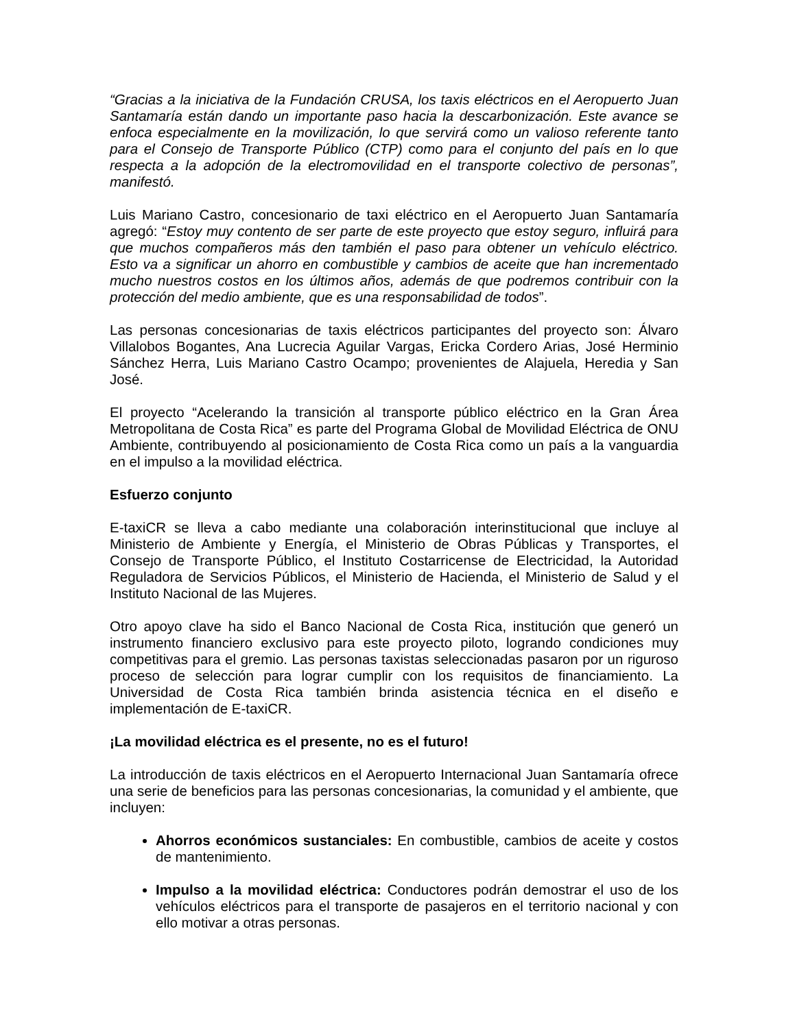“Gracias a la iniciativa de la Fundación CRUSA, los taxis eléctricos en el Aeropuerto Juan Santamaría están dando un importante paso hacia la descarbonización. Este avance se enfoca especialmente en la movilización, lo que servirá como un valioso referente tanto para el Consejo de Transporte Público (CTP) como para el conjunto del país en lo que respecta a la adopción de la electromovilidad en el transporte colectivo de personas”, manifestó.
Luis Mariano Castro, concesionario de taxi eléctrico en el Aeropuerto Juan Santamaría agregó: “Estoy muy contento de ser parte de este proyecto que estoy seguro, influirá para que muchos compañeros más den también el paso para obtener un vehículo eléctrico. Esto va a significar un ahorro en combustible y cambios de aceite que han incrementado mucho nuestros costos en los últimos años, además de que podremos contribuir con la protección del medio ambiente, que es una responsabilidad de todos”.
Las personas concesionarias de taxis eléctricos participantes del proyecto son: Álvaro Villalobos Bogantes, Ana Lucrecia Aguilar Vargas, Ericka Cordero Arias, José Herminio Sánchez Herra, Luis Mariano Castro Ocampo; provenientes de Alajuela, Heredia y San José.
El proyecto “Acelerando la transición al transporte público eléctrico en la Gran Área Metropolitana de Costa Rica” es parte del Programa Global de Movilidad Eléctrica de ONU Ambiente, contribuyendo al posicionamiento de Costa Rica como un país a la vanguardia en el impulso a la movilidad eléctrica.
Esfuerzo conjunto
E-taxiCR se lleva a cabo mediante una colaboración interinstitucional que incluye al Ministerio de Ambiente y Energía, el Ministerio de Obras Públicas y Transportes, el Consejo de Transporte Público, el Instituto Costarricense de Electricidad, la Autoridad Reguladora de Servicios Públicos, el Ministerio de Hacienda, el Ministerio de Salud y el Instituto Nacional de las Mujeres.
Otro apoyo clave ha sido el Banco Nacional de Costa Rica, institución que generó un instrumento financiero exclusivo para este proyecto piloto, logrando condiciones muy competitivas para el gremio. Las personas taxistas seleccionadas pasaron por un riguroso proceso de selección para lograr cumplir con los requisitos de financiamiento. La Universidad de Costa Rica también brinda asistencia técnica en el diseño e implementación de E-taxiCR.
¡La movilidad eléctrica es el presente, no es el futuro!
La introducción de taxis eléctricos en el Aeropuerto Internacional Juan Santamaría ofrece una serie de beneficios para las personas concesionarias, la comunidad y el ambiente, que incluyen:
Ahorros económicos sustanciales: En combustible, cambios de aceite y costos de mantenimiento.
Impulso a la movilidad eléctrica: Conductores podrán demostrar el uso de los vehículos eléctricos para el transporte de pasajeros en el territorio nacional y con ello motivar a otras personas.